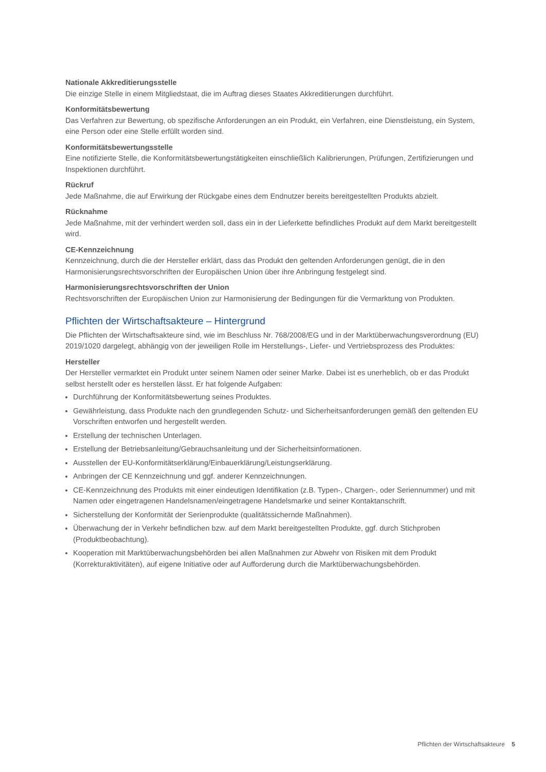Nationale Akkreditierungsstelle
Die einzige Stelle in einem Mitgliedstaat, die im Auftrag dieses Staates Akkreditierungen durchführt.
Konformitätsbewertung
Das Verfahren zur Bewertung, ob spezifische Anforderungen an ein Produkt, ein Verfahren, eine Dienstleistung, ein System, eine Person oder eine Stelle erfüllt worden sind.
Konformitätsbewertungsstelle
Eine notifizierte Stelle, die Konformitätsbewertungstätigkeiten einschließlich Kalibrierungen, Prüfungen, Zertifizierungen und Inspektionen durchführt.
Rückruf
Jede Maßnahme, die auf Erwirkung der Rückgabe eines dem Endnutzer bereits bereitgestellten Produkts abzielt.
Rücknahme
Jede Maßnahme, mit der verhindert werden soll, dass ein in der Lieferkette befindliches Produkt auf dem Markt bereitgestellt wird.
CE-Kennzeichnung
Kennzeichnung, durch die der Hersteller erklärt, dass das Produkt den geltenden Anforderungen genügt, die in den Harmonisierungsrechtsvorschriften der Europäischen Union über ihre Anbringung festgelegt sind.
Harmonisierungsrechtsvorschriften der Union
Rechtsvorschriften der Europäischen Union zur Harmonisierung der Bedingungen für die Vermarktung von Produkten.
Pflichten der Wirtschaftsakteure – Hintergrund
Die Pflichten der Wirtschaftsakteure sind, wie im Beschluss Nr. 768/2008/EG und in der Marktüberwachungsverordnung (EU) 2019/1020 dargelegt, abhängig von der jeweiligen Rolle im Herstellungs-, Liefer- und Vertriebsprozess des Produktes:
Hersteller
Der Hersteller vermarktet ein Produkt unter seinem Namen oder seiner Marke. Dabei ist es unerheblich, ob er das Produkt selbst herstellt oder es herstellen lässt. Er hat folgende Aufgaben:
Durchführung der Konformitätsbewertung seines Produktes.
Gewährleistung, dass Produkte nach den grundlegenden Schutz- und Sicherheitsanforderungen gemäß den geltenden EU Vorschriften entworfen und hergestellt werden.
Erstellung der technischen Unterlagen.
Erstellung der Betriebsanleitung/Gebrauchsanleitung und der Sicherheitsinformationen.
Ausstellen der EU-Konformitätserklärung/Einbauerklärung/Leistungserklärung.
Anbringen der CE Kennzeichnung und ggf. anderer Kennzeichnungen.
CE-Kennzeichnung des Produkts mit einer eindeutigen Identifikation (z.B. Typen-, Chargen-, oder Seriennummer) und mit Namen oder eingetragenen Handelsnamen/eingetragene Handelsmarke und seiner Kontaktanschrift.
Sicherstellung der Konformität der Serienprodukte (qualitätssichernde Maßnahmen).
Überwachung der in Verkehr befindlichen bzw. auf dem Markt bereitgestellten Produkte, ggf. durch Stichproben (Produktbeobachtung).
Kooperation mit Marktüberwachungsbehörden bei allen Maßnahmen zur Abwehr von Risiken mit dem Produkt (Korrekturaktivitäten), auf eigene Initiative oder auf Aufforderung durch die Marktüberwachungsbehörden.
Pflichten der Wirtschaftsakteure 5